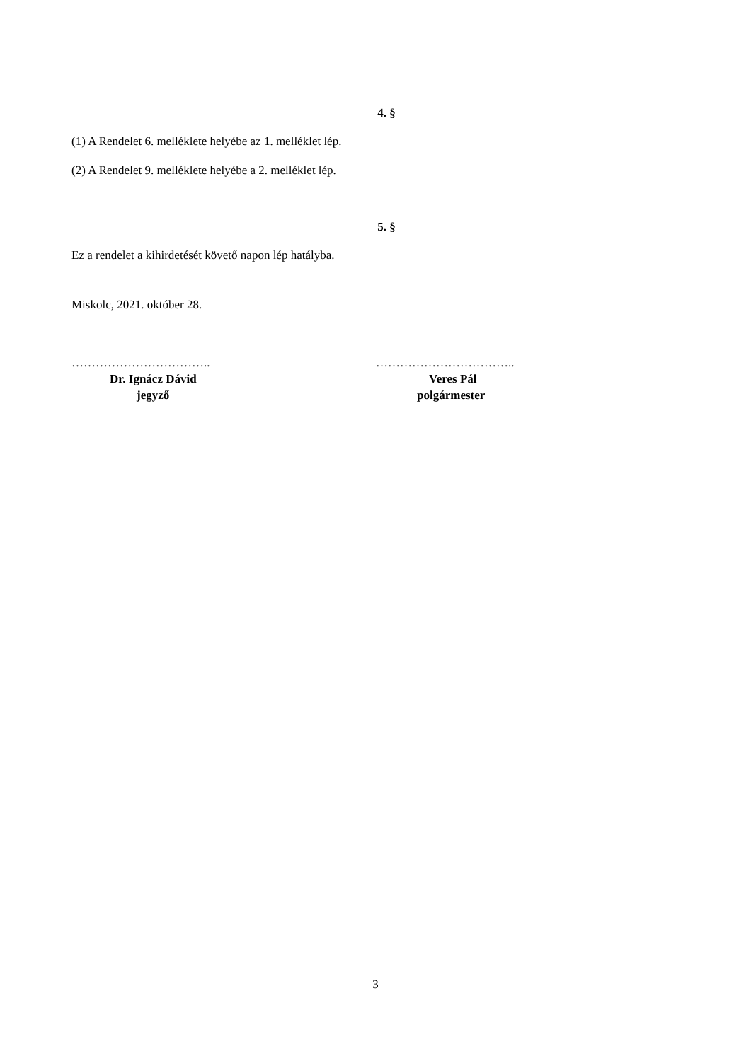4. §
(1) A Rendelet 6. melléklete helyébe az 1. melléklet lép.
(2) A Rendelet 9. melléklete helyébe a 2. melléklet lép.
5. §
Ez a rendelet a kihirdetését követő napon lép hatályba.
Miskolc, 2021. október 28.
……………………………..
Dr. Ignácz Dávid
jegyző
……………………………..
Veres Pál
polgármester
3